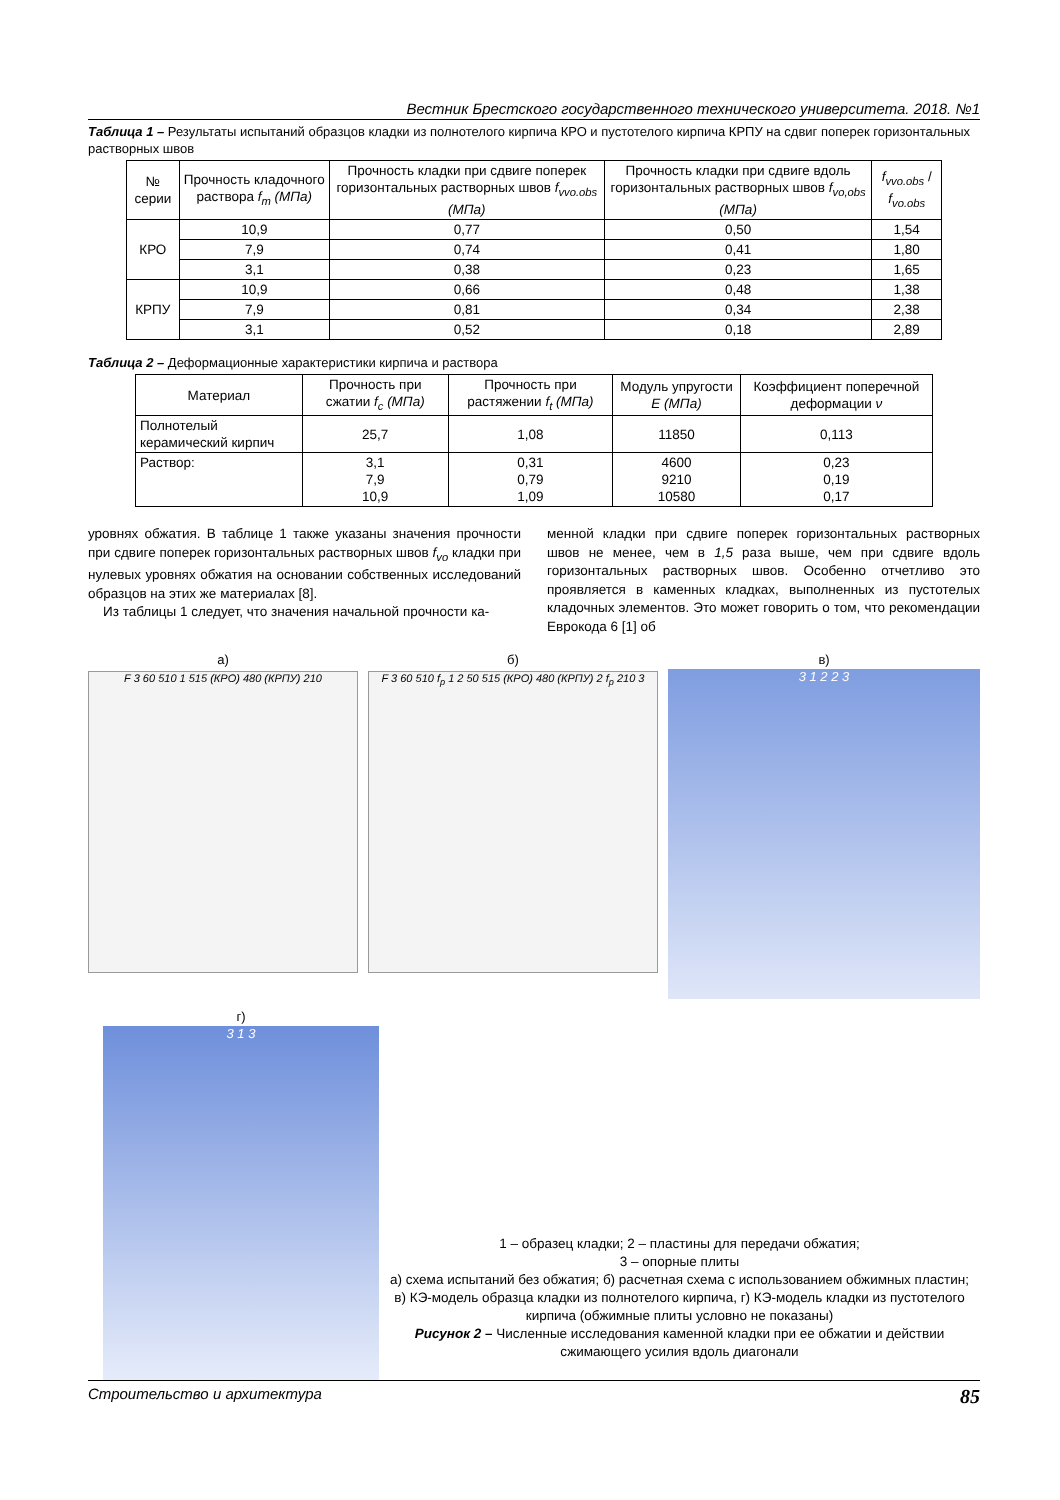Вестник Брестского государственного технического университета. 2018. №1
Таблица 1 – Результаты испытаний образцов кладки из полнотелого кирпича КРО и пустотелого кирпича КРПУ на сдвиг поперек горизонтальных растворных швов
| № серии | Прочность кладочного раствора f<sub>m</sub> (МПа) | Прочность кладки при сдвиге поперек горизонтальных растворных швов f<sub>vvo.obs</sub> (МПа) | Прочность кладки при сдвиге вдоль горизонтальных растворных швов f<sub>vo,obs</sub> (МПа) | f<sub>vvo.obs</sub> / f<sub>vo.obs</sub> |
| --- | --- | --- | --- | --- |
| КРО | 10,9 | 0,77 | 0,50 | 1,54 |
| | 7,9 | 0,74 | 0,41 | 1,80 |
| | 3,1 | 0,38 | 0,23 | 1,65 |
| КРПУ | 10,9 | 0,66 | 0,48 | 1,38 |
| | 7,9 | 0,81 | 0,34 | 2,38 |
| | 3,1 | 0,52 | 0,18 | 2,89 |
Таблица 2 – Деформационные характеристики кирпича и раствора
| Материал | Прочность при сжатии f<sub>c</sub> (МПа) | Прочность при растяжении f<sub>t</sub> (МПа) | Модуль упругости E (МПа) | Коэффициент поперечной деформации ν |
| --- | --- | --- | --- | --- |
| Полнотелый керамический кирпич | 25,7 | 1,08 | 11850 | 0,113 |
| Раствор: | 3,1 7,9 10,9 | 0,31 0,79 1,09 | 4600 9210 10580 | 0,23 0,19 0,17 |
уровнях обжатия. В таблице 1 также указаны значения прочности при сдвиге поперек горизонтальных растворных швов f<sub>vo</sub> кладки при нулевых уровнях обжатия на основании собственных исследований образцов на этих же материалах [8].
Из таблицы 1 следует, что значения начальной прочности ка-
менной кладки при сдвиге поперек горизонтальных растворных швов не менее, чем в 1,5 раза выше, чем при сдвиге вдоль горизонтальных растворных швов. Особенно отчетливо это проявляется в каменных кладках, выполненных из пустотелых кладочных элементов. Это может говорить о том, что рекомендации Еврокода 6 [1] об
а)
F 3 60 510 1 515 (КРО) 480 (КРПУ) 210
б)
F 3 60 510 f<sub>p</sub> 1 2 50 515 (КРО) 480 (КРПУ) 2 f<sub>p</sub> 210 3
в)
3 1 2 2 3
г)
3 1 3
1 – образец кладки; 2 – пластины для передачи обжатия;
3 – опорные плиты
а) схема испытаний без обжатия; б) расчетная схема с использованием обжимных пластин; в) КЭ-модель образца кладки из полнотелого кирпича, г) КЭ-модель кладки из пустотелого кирпича (обжимные плиты условно не показаны)
Рисунок 2 – Численные исследования каменной кладки при ее обжатии и действии сжимающего усилия вдоль диагонали
Строительство и архитектура 85